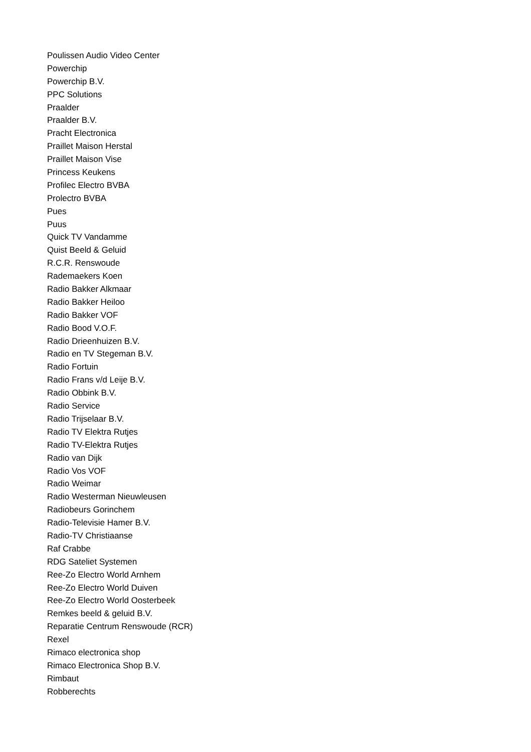Poulissen Audio Video Center
Powerchip
Powerchip B.V.
PPC Solutions
Praalder
Praalder B.V.
Pracht Electronica
Praillet Maison Herstal
Praillet Maison Vise
Princess Keukens
Profilec Electro BVBA
Prolectro BVBA
Pues
Puus
Quick TV Vandamme
Quist Beeld & Geluid
R.C.R. Renswoude
Rademaekers Koen
Radio Bakker Alkmaar
Radio Bakker Heiloo
Radio Bakker VOF
Radio Bood V.O.F.
Radio Drieenhuizen B.V.
Radio en TV Stegeman B.V.
Radio Fortuin
Radio Frans v/d Leije B.V.
Radio Obbink B.V.
Radio Service
Radio Trijselaar B.V.
Radio TV Elektra Rutjes
Radio TV-Elektra Rutjes
Radio van Dijk
Radio Vos VOF
Radio Weimar
Radio Westerman Nieuwleusen
Radiobeurs Gorinchem
Radio-Televisie Hamer B.V.
Radio-TV Christiaanse
Raf Crabbe
RDG Sateliet Systemen
Ree-Zo Electro World Arnhem
Ree-Zo Electro World Duiven
Ree-Zo Electro World Oosterbeek
Remkes beeld & geluid B.V.
Reparatie Centrum Renswoude (RCR)
Rexel
Rimaco electronica shop
Rimaco Electronica Shop B.V.
Rimbaut
Robberechts